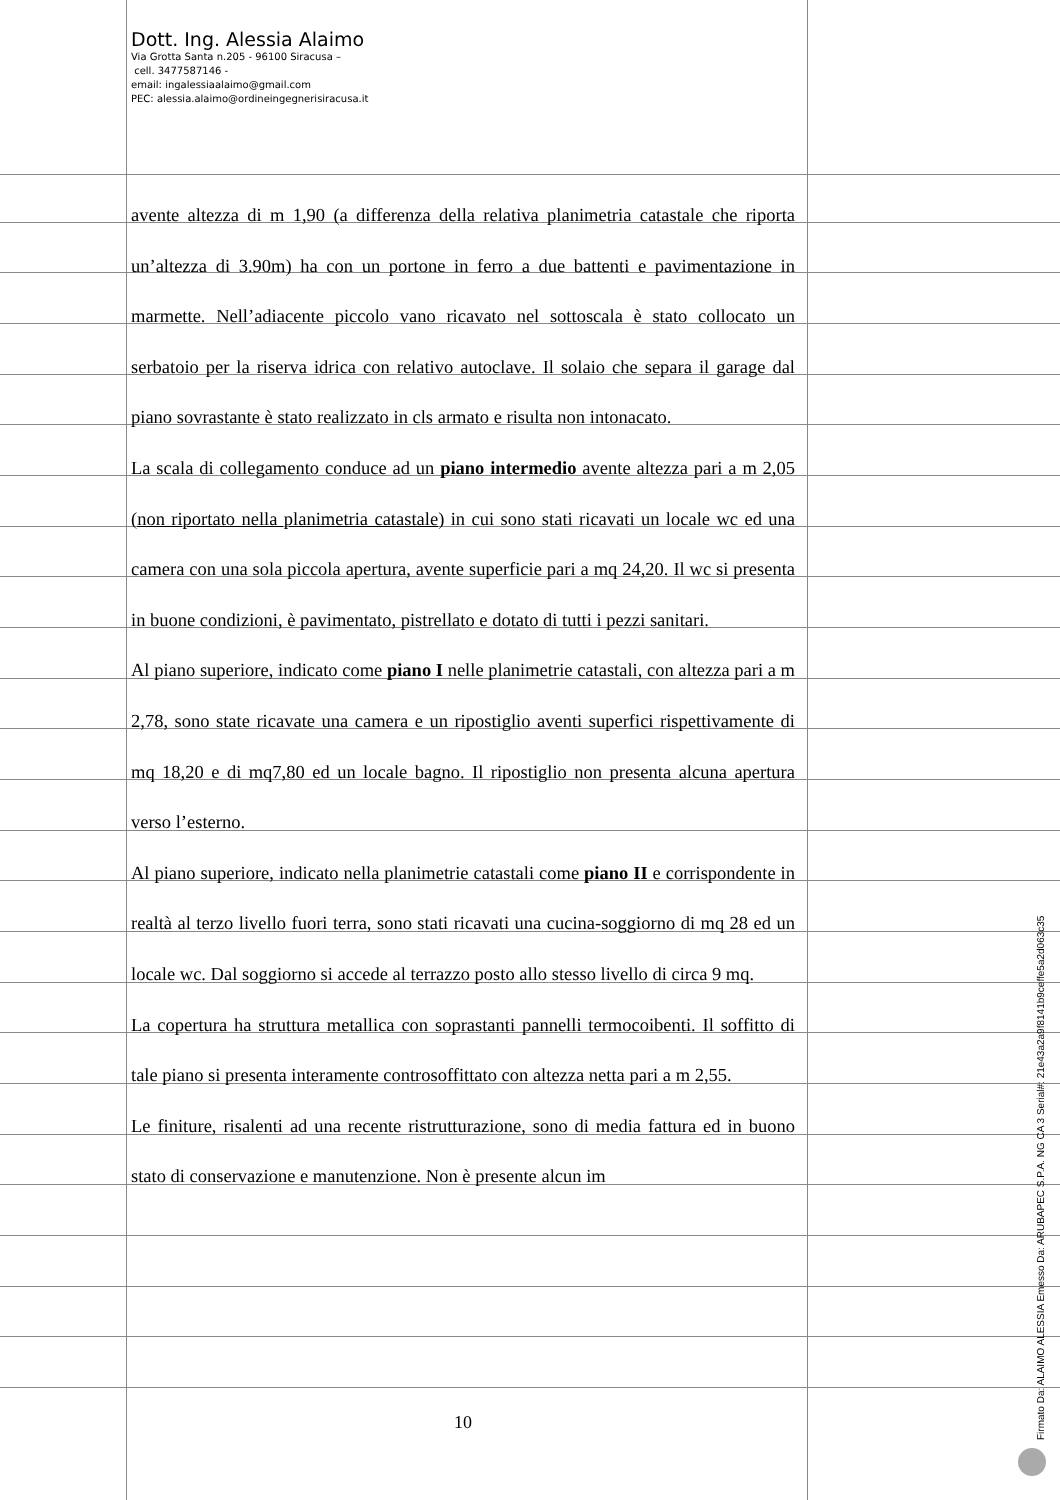Dott. Ing. Alessia Alaimo
Via Grotta Santa n.205 - 96100 Siracusa –
cell. 3477587146 -
email: ingalessiaalaimo@gmail.com
PEC: alessia.alaimo@ordineingegnerisiracusa.it
avente altezza di m 1,90 (a differenza della relativa planimetria catastale che riporta un’altezza di 3.90m) ha con un portone in ferro a due battenti e pavimentazione in marmette. Nell’adiacente piccolo vano ricavato nel sottoscala è stato collocato un serbatoio per la riserva idrica con relativo autoclave. Il solaio che separa il garage dal piano sovrastante è stato realizzato in cls armato e risulta non intonacato.
La scala di collegamento conduce ad un piano intermedio avente altezza pari a m 2,05 (non riportato nella planimetria catastale) in cui sono stati ricavati un locale wc ed una camera con una sola piccola apertura, avente superficie pari a mq 24,20. Il wc si presenta in buone condizioni, è pavimentato, pistrellato e dotato di tutti i pezzi sanitari.
Al piano superiore, indicato come piano I nelle planimetrie catastali, con altezza pari a m 2,78, sono state ricavate una camera e un ripostiglio aventi superfici rispettivamente di mq 18,20 e di mq7,80 ed un locale bagno. Il ripostiglio non presenta alcuna apertura verso l’esterno.
Al piano superiore, indicato nella planimetrie catastali come piano II e corrispondente in realtà al terzo livello fuori terra, sono stati ricavati una cucina-soggiorno di mq 28 ed un locale wc. Dal soggiorno si accede al terrazzo posto allo stesso livello di circa 9 mq.
La copertura ha struttura metallica con soprastanti pannelli termocoibenti. Il soffitto di tale piano si presenta interamente controsoffittato con altezza netta pari a m 2,55.
Le finiture, risalenti ad una recente ristrutturazione, sono di media fattura ed in buono stato di conservazione e manutenzione. Non è presente alcun im
10
Firmato Da: ALAIMO ALESSIA Emesso Da: ARUBAPEC S.P.A. NG CA 3 Serial#: 21e43a2a9f8141b9ceffe5a2d063c35